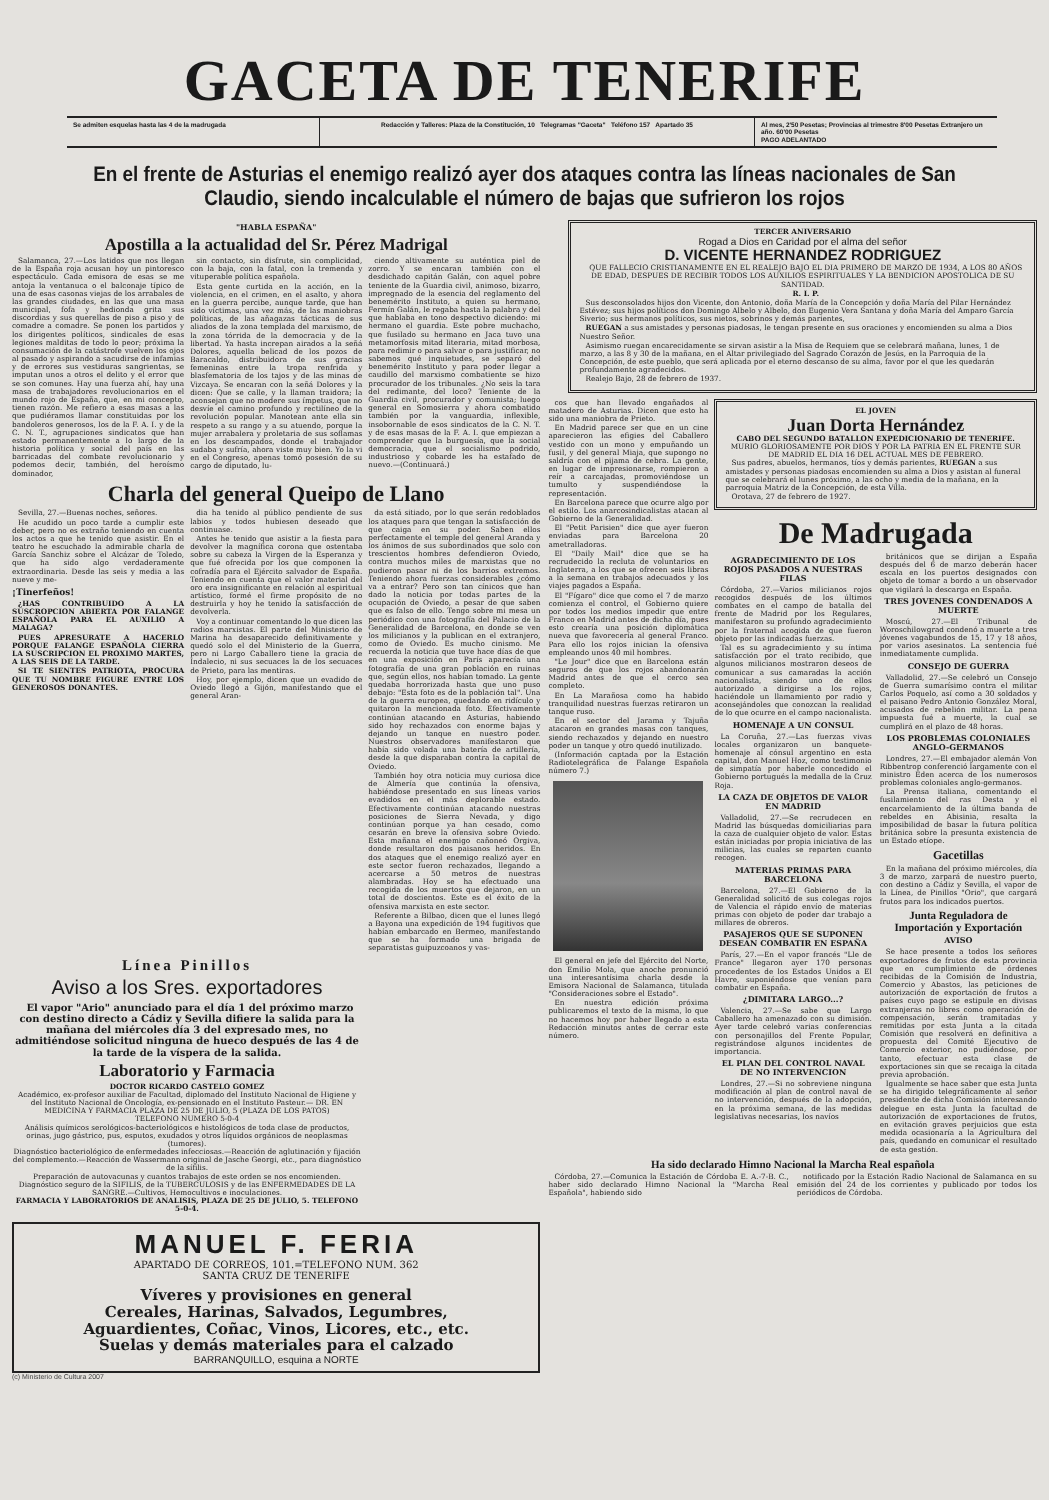GACETA DE TENERIFE
Se admiten esquelas hasta las 4 de la madrugada Redacción y Talleres: Plaza de la Constitución, 10 Telegramas "Gaceta" Teléfono 157 Apartado 35
Al mes, 2'50 Pesetas; Provincias al trimestre 8'00 Pesetas Extranjero un año. 60'00 Pesetas
PAGO ADELANTADO
En el frente de Asturias el enemigo realizó ayer dos ataques contra las líneas nacionales de San Claudio, siendo incalculable el número de bajas que sufrieron los rojos
"HABLA ESPAÑA"
Apostilla a la actualidad del Sr. Pérez Madrigal
Salamanca, 27.—Los latidos que nos llegan de la España roja acusan hoy un pintoresco espectáculo. Cada emisora de esas se me antoja la ventanuca o el balconaje típico de una de esas casonas viejas de los arrabales de las grandes ciudades, en las que una masa municipal, fofa y hedionda grita sus discordias y sus querellas de piso a piso y de comadre a comadre. Se ponen los partidos y los dirigentes políticos, sindicales de esas legiones malditas de todo lo peor; próxima la consumación de la catástrofe vuelven los ojos al pasado y aspirando a sacudirse de infamias y de errores sus vestiduras sangrientas, se imputan unos a otros el delito y el error que se son comunes. Hay una fuerza ahí, hay una masa de trabajadores revolucionarios en el mundo rojo de España, que, en mi concepto, tienen razón. Me refiero a esas masas a las que pudiéramos llamar constituidas por los bandoleros generosos, los de la F. A. I. y de la C. N. T., agrupaciones sindicatos que han estado permanentemente a lo largo de la historia política y social del país en las barricadas del combate revolucionario y podemos decir, también, del heroísmo dominador,
sin contacto, sin disfrute, sin complicidad, con la baja, con la fatal, con la tremenda y vituperable política española.
Esta gente curtida en la acción, en la violencia, en el crimen, en el asalto, y ahora en la guerra percibe, aunque tarde, que han sido víctimas, una vez más, de las maniobras políticas, de las añagazas tácticas de sus aliados de la zona templada del marxismo, de la zona tórrida de la democracia y de la libertad. Ya hasta increpan airados a la señá Dolores, aquella belicad de los pozos de Baracaldo, distribuidora de sus gracias femeninas entre la tropa renfrida y blasfematoria de los tajos y de las minas de Vizcaya. Se encaran con la señá Dolores y la dicen: Que se calle, y la llaman traidora; la aconsejan que no modere sus ímpetus, que no desvíe el camino profundo y rectilíneo de la revolución popular. Manotean ante ella sin respeto a su rango y a su atuendo, porque la mujer arrabalera y proletaria de sus soflamas en los descampados, donde el trabajador sudaba y sufría, ahora viste muy bien. Yo la vi en el Congreso, apenas tomó posesión de su cargo de diputado, lu-
ciendo altivamente su auténtica piel de zorro. Y se encaran también con el desdichado capitán Galán, con aquel pobre teniente de la Guardia civil, animoso, bizarro, impregnado de la esencia del reglamento del benemérito Instituto, a quien su hermano, Fermín Galán, le regaba hasta la palabra y del que hablaba en tono despectivo diciendo: mi hermano el guardia. Este pobre muchacho, que fusilado su hermano en Jaca tuvo una metamorfosis mitad literaria, mitad morbosa, para redimir o para salvar o para justificar, no sabemos qué inquietudes, se separó del benemérito Instituto y para poder llegar a caudillo del marxismo combatiente se hizo procurador de los tribunales. ¿No seis la tara del redimante, del loco? Teniente de la Guardia civil, procurador y comunista; luego general en Somosierra y ahora combatido también por la vanguardia, inflexible, insobornable de esos sindicatos de la C. N. T. y de esas masas de la F. A. I. que empiezan a comprender que la burguesía, que la social democracia, que el socialismo podrido, industrioso y cobarde les ha estafado de nuevo.—(Continuará.)
Charla del general Queipo de Llano
Sevilla, 27.—Buenas noches, señores.
He acudido un poco tarde a cumplir este deber, pero no es extraño teniendo en cuenta los actos a que he tenido que asistir. En el teatro he escuchado la admirable charla de García Sanchiz sobre el Alcázar de Toledo, que ha sido algo verdaderamente extraordinaria. Desde las seis y media a las nueve y me-
¡Tinerfeños!
¿HAS CONTRIBUIDO A LA SUSCROPCION ABIERTA POR FALANGE ESPAÑOLA PARA EL AUXILIO A MALAGA?
PUES APRESURATE A HACERLO PORQUE FALANGE ESPAÑOLA CIERRA LA SUSCRIPCION EL PROXIMO MARTES, A LAS SEIS DE LA TARDE.
SI TE SIENTES PATRIOTA, PROCURA QUE TU NOMBRE FIGURE ENTRE LOS GENEROSOS DONANTES.
dia ha tenido al público pendiente de sus labios y todos hubiesen deseado que continuase.
Antes he tenido que asistir a la fiesta para devolver la magnífica corona que ostentaba sobre su cabeza la Virgen de la Esperanza y que fué ofrecida por los que componen la cofradía para el Ejército salvador de España. Teniendo en cuenta que el valor material del oro era insignificante en relación al espiritual artístico, formé el firme propósito de no destruirla y hoy he tenido la satisfacción de devolverla.
Voy a continuar comentando lo que dicen las radios marxistas. El parte del Ministerio de Marina ha desaparecido definitivamente y quedó solo el del Ministerio de la Guerra, pero ni Largo Caballero tiene la gracia de Indalecio, ni sus secuaces la de los secuaces de Prieto, para las mentiras.
Hoy, por ejemplo, dicen que un evadido de Oviedo llegó a Gijón, manifestando que el general Aran-
da está sitiado, por lo que serán redoblados los ataques para que tengan la satisfacción de que caiga en su poder. Saben ellos perfectamente el temple del general Aranda y los ánimos de sus subordinados que solo con trescientos hombres defendieron Oviedo, contra muchos miles de marxistas que no pudieron pasar ni de los barrios extremos. Teniendo ahora fuerzas considerables ¿cómo va a entrar? Pero son tan cínicos que han dado la noticia por todas partes de la ocupación de Oviedo, a pesar de que saben que es falso de ello. Tengo sobre mi mesa un periódico con una fotografía del Palacio de la Generalidad de Barcelona, en donde se ven los milicianos y la publican en el extranjero, como de Oviedo. Es mucho cinismo. Me recuerda la noticia que tuve hace días de que en una exposición en París aparecía una fotografía de una gran población en ruinas que, según ellos, nos habían tomado. La gente quedaba horrorizada hasta que uno puso debajo: "Esta foto es de la población tal". Una de la guerra europea, quedando en ridículo y quitaron la mencionada foto. Efectivamente continúan atacando en Asturias, habiendo sido hoy rechazados con enorme bajas y dejando un tanque en nuestro poder. Nuestros observadores manifestaron que había sido volada una batería de artillería, desde la que disparaban contra la capital de Oviedo.
También hoy otra noticia muy curiosa dice de Almería que continúa la ofensiva, habiéndose presentado en sus líneas varios evadidos en el más deplorable estado. Efectivamente continúan atacando nuestras posiciones de Sierra Nevada, y digo continúan porque ya han cesado, como cesarán en breve la ofensiva sobre Oviedo. Esta mañana el enemigo cañoneó Orgiva, donde resultaron dos paisanos heridos. En dos ataques que el enemigo realizó ayer en este sector fueron rechazados, llegando a acercarse a 50 metros de nuestras alambradas. Hoy se ha efectuado una recogida de los muertos que dejaron, en un total de doscientos. Este es el éxito de la ofensiva marxista en este sector.
Referente a Bilbao, dicen que el lunes llegó a Bayona una expedición de 194 fugitivos que habían embarcado en Bermeo, manifestando que se ha formado una brigada de separatistas guipuzcoanos y vas-
Línea Pinillos
Aviso a los Sres. exportadores
El vapor "Ario" anunciado para el día 1 del próximo marzo con destino directo a Cádiz y Sevilla difiere la salida para la mañana del miércoles día 3 del expresado mes, no admitiéndose solicitud ninguna de hueco después de las 4 de la tarde de la víspera de la salida.
Laboratorio y Farmacia
DOCTOR RICARDO CASTELO GOMEZ
Académico, ex-profesor auxiliar de Facultad, diplomado del Instituto Nacional de Higiene y del Instituto Nacional de Oncología, ex-pensionado en el Instituto Pasteur.— DR. EN MEDICINA Y FARMACIA PLAZA DE 25 DE JULIO, 5 (PLAZA DE LOS PATOS)
TELEFONO NUMERO 5-0-4
Análisis químicos serológicos-bacteriológicos e histológicos de toda clase de productos, orinas, jugo gástrico, pus, esputos, exudados y otros líquidos orgánicos de neoplasmas (tumores).
Diagnóstico bacteriológico de enfermedades infecciosas.—Reacción de aglutinación y fijación del complemento.—Reacción de Wassermann original de Jasche Georgi, etc., para diagnóstico de la sífilis.
Preparación de autovacunas y cuantos trabajos de este orden se nos encomienden.
Diagnóstico seguro de la SIFILIS, de la TUBERCULOSIS y de las ENFERMEDADES DE LA SANGRE.—Cultivos, Hemocultivos e inoculaciones.
FARMACIA Y LABORATORIOS DE ANALISIS, PLAZA DE 25 DE JULIO, 5. TELEFONO 5-0-4.
MANUEL F. FERIA
APARTADO DE CORREOS, 101.=TELEFONO NUM. 362
SANTA CRUZ DE TENERIFE
Víveres y provisiones en general
Cereales, Harinas, Salvados, Legumbres,
Aguardientes, Coñac, Vinos, Licores, etc., etc.
Suelas y demás materiales para el calzado
BARRANQUILLO, esquina a NORTE
TERCER ANIVERSARIO
Rogad a Dios en Caridad por el alma del señor
D. VICENTE HERNANDEZ RODRIGUEZ
QUE FALLECIO CRISTIANAMENTE EN EL REALEJO BAJO EL DIA PRIMERO DE MARZO DE 1934, A LOS 80 AÑOS DE EDAD, DESPUES DE RECIBIR TODOS LOS AUXILIOS ESPIRITUALES Y LA BENDICION APOSTOLICA DE SU SANTIDAD.
R. I. P.
Sus desconsolados hijos don Vicente, don Antonio, doña María de la Concepción y doña María del Pilar Hernández Estévez; sus hijos políticos don Domingo Albelo y Albelo, don Eugenio Vera Santana y doña María del Amparo García Siverio; sus hermanos políticos, sus nietos, sobrinos y demás parientes,
RUEGAN a sus amistades y personas piadosas, le tengan presente en sus oraciones y encomienden su alma a Dios Nuestro Señor.
Asimismo ruegan encarecidamente se sirvan asistir a la Misa de Requiem que se celebrará mañana, lunes, 1 de marzo, a las 8 y 30 de la mañana, en el Altar privilegiado del Sagrado Corazón de Jesús, en la Parroquia de la Concepción, de este pueblo, que será aplicada por el eterno descanso de su alma, favor por el que les quedarán profundamente agradecidos.
Realejo Bajo, 28 de febrero de 1937.
cos que han llevado engañados al matadero de Asturias. Dicen que esto ha sido una maniobra de Prieto.
En Madrid parece ser que en un cine aparecieron las efigies del Caballero vestido con un mono y empuñando un fusil, y del general Miaja, que supongo no saldría con el pijama de cebra. La gente, en lugar de impresionarse, rompieron a reír a carcajadas, promoviéndose un tumulto y suspendiéndose la representación.
En Barcelona parece que ocurre algo por el estilo. Los anarcosindicalistas atacan al Gobierno de la Generalidad.
El "Petit Parisien" dice que ayer fueron enviadas para Barcelona 20 ametralladoras.
El "Daily Mail" dice que se ha recrudecido la recluta de voluntarios en Inglaterra, a los que se ofrecen seis libras a la semana en trabajos adecuados y los viajes pagados a España.
El "Fígaro" dice que como el 7 de marzo comienza el control, el Gobierno quiere por todos los medios impedir que entre Franco en Madrid antes de dicha día, pues esto crearía una posición diplomática nueva que favorecería al general Franco. Para ello los rojos inician la ofensiva empleando unos 40 mil hombres.
"Le Jour" dice que en Barcelona están seguros de que los rojos abandonarán Madrid antes de que el cerco sea completo.
En La Marañosa como ha habido tranquilidad nuestras fuerzas retiraron un tanque ruso.
En el sector del Jarama y Tajuña atacaron en grandes masas con tanques, siendo rechazados y dejando en nuestro poder un tanque y otro quedó inutilizado.
(Información captada por la Estación Radiotelegráfica de Falange Española número 7.)
El general en jefe del Ejército del Norte, don Emilio Mola, que anoche pronunció una interesantísima charla desde la Emisora Nacional de Salamanca, titulada "Consideraciones sobre el Estado".
En nuestra edición próxima publicaremos el texto de la misma, lo que no hacemos hoy por haber llegado a esta Redacción minutos antes de cerrar este número.
EL JOVEN
Juan Dorta Hernández
CABO DEL SEGUNDO BATALLON EXPEDICIONARIO DE TENERIFE.
MURIO GLORIOSAMENTE POR DIOS Y POR LA PATRIA EN EL FRENTE SUR DE MADRID EL DIA 16 DEL ACTUAL MES DE FEBRERO.
Sus padres, abuelos, hermanos, tíos y demás parientes, RUEGAN a sus amistades y personas piadosas encomienden su alma a Dios y asistan al funeral que se celebrará el lunes próximo, a las ocho y media de la mañana, en la parroquia Matriz de la Concepción, de esta Villa.
Orotava, 27 de febrero de 1927.
De Madrugada
AGRADECIMIENTO DE LOS ROJOS PASADOS A NUESTRAS FILAS
Córdoba, 27.—Varios milicianos rojos recogidos después de los últimos combates en el campo de batalla del frente de Madrid por los Regulares, manifestaron su profundo agradecimiento por la fraternal acogida de que fueron objeto por las indicadas fuerzas.
Tal es su agradecimiento y su íntima satisfacción por el trato recibido, que algunos milicianos mostraron deseos de comunicar a sus camaradas la acción nacionalista, siendo uno de ellos autorizado a dirigirse a los rojos, haciéndole un llamamiento por radio y aconsejándoles que conozcan la realidad de lo que ocurre en el campo nacionalista.
HOMENAJE A UN CONSUL
La Coruña, 27.—Las fuerzas vivas locales organizaron un banquete-homenaje al cónsul argentino en esta capital, don Manuel Hoz, como testimonio de simpatía por haberle concedido el Gobierno portugués la medalla de la Cruz Roja.
LA CAZA DE OBJETOS DE VALOR EN MADRID
Valladolid, 27.—Se recrudecen en Madrid las búsquedas domiciliarias para la caza de cualquier objeto de valor. Estas están iniciadas por propia iniciativa de las milicias, las cuales se reparten cuanto recogen.
MATERIAS PRIMAS PARA BARCELONA
Barcelona, 27.—El Gobierno de la Generalidad solicitó de sus colegas rojos de Valencia el rápido envío de materias primas con objeto de poder dar trabajo a millares de obreros.
PASAJEROS QUE SE SUPONEN DESEAN COMBATIR EN ESPAÑA
París, 27.—En el vapor francés "Lle de France" llegaron ayer 170 personas procedentes de los Estados Unidos a El Havre, suponiéndose que venían para combatir en España.
¿DIMITARA LARGO...?
Valencia, 27.—Se sabe que Largo Caballero ha amenazado con su dimisión. Ayer tarde celebró varias conferencias con personajillos del Frente Popular, registrándose algunos incidentes de importancia.
EL PLAN DEL CONTROL NAVAL DE NO INTERVENCION
Londres, 27.—Si no sobreviene ninguna modificación al plan de control naval de no intervención, después de la adopción, en la próxima semana, de las medidas legislativas necesarias, los navíos
británicos que se dirijan a España después del 6 de marzo deberán hacer escala en los puertos designados con objeto de tomar a bordo a un observador que vigilará la descarga en España.
TRES JOVENES CONDENADOS A MUERTE
Moscú, 27.—El Tribunal de Woroschilowgrad condenó a muerte a tres jóvenes vagabundos de 15, 17 y 18 años, por varios asesinatos. La sentencia fué inmediatamente cumplida.
CONSEJO DE GUERRA
Valladolid, 27.—Se celebró un Consejo de Guerra sumarísimo contra el militar Carlos Poquelo, así como a 30 soldados y el paisano Pedro Antonio González Moral, acusados de rebelión militar. La pena impuesta fué a muerte, la cual se cumplirá en el plazo de 48 horas.
LOS PROBLEMAS COLONIALES ANGLO-GERMANOS
Londres, 27.—El embajador alemán Von Ribbentrop conferenció largamente con el ministro Eden acerca de los numerosos problemas coloniales anglo-germanos.
La Prensa italiana, comentando el fusilamiento del ras Desta y el encarcelamiento de la última banda de rebeldes en Abisinia, resalta la imposibilidad de basar la futura política británica sobre la presunta existencia de un Estado etíope.
Gacetillas
En la mañana del próximo miércoles, día 3 de marzo, zarpará de nuestro puerto, con destino a Cádiz y Sevilla, el vapor de la Línea, de Pinillos "Orio", que cargará frutos para los indicados puertos.
Junta Reguladora de Importación y Exportación
AVISO
Se hace presente a todos los señores exportadores de frutos de esta provincia que en cumplimiento de órdenes recibidas de la Comisión de Industria, Comercio y Abastos, las peticiones de autorización de exportación de frutos a países cuyo pago se estipule en divisas extranjeras no libres como operación de compensación, serán tramitadas y remitidas por esta Junta a la citada Comisión que resolverá en definitiva a propuesta del Comité Ejecutivo de Comercio exterior, no pudiéndose, por tanto, efectuar esta clase de exportaciones sin que se recaiga la citada previa aprobación.
Igualmente se hace saber que esta Junta se ha dirigido telegráficamente al señor presidente de dicha Comisión interesando delegue en esta Junta la facultad de autorización de exportaciones de frutos, en evitación graves perjuicios que esta medida ocasionaría a la Agricultura del país, quedando en comunicar el resultado de esta gestión.
Ha sido declarado Himno Nacional la Marcha Real española
Córdoba, 27.—Comunica la Estación de Córdoba E. A.-7-B. C., haber sido declarado Himno Nacional la "Marcha Real Española", habiendo sido
notificado por la Estación Radio Nacional de Salamanca en su emisión del 24 de los corrientes y publicado por todos los periódicos de Córdoba.
(c) Ministerio de Cultura 2007